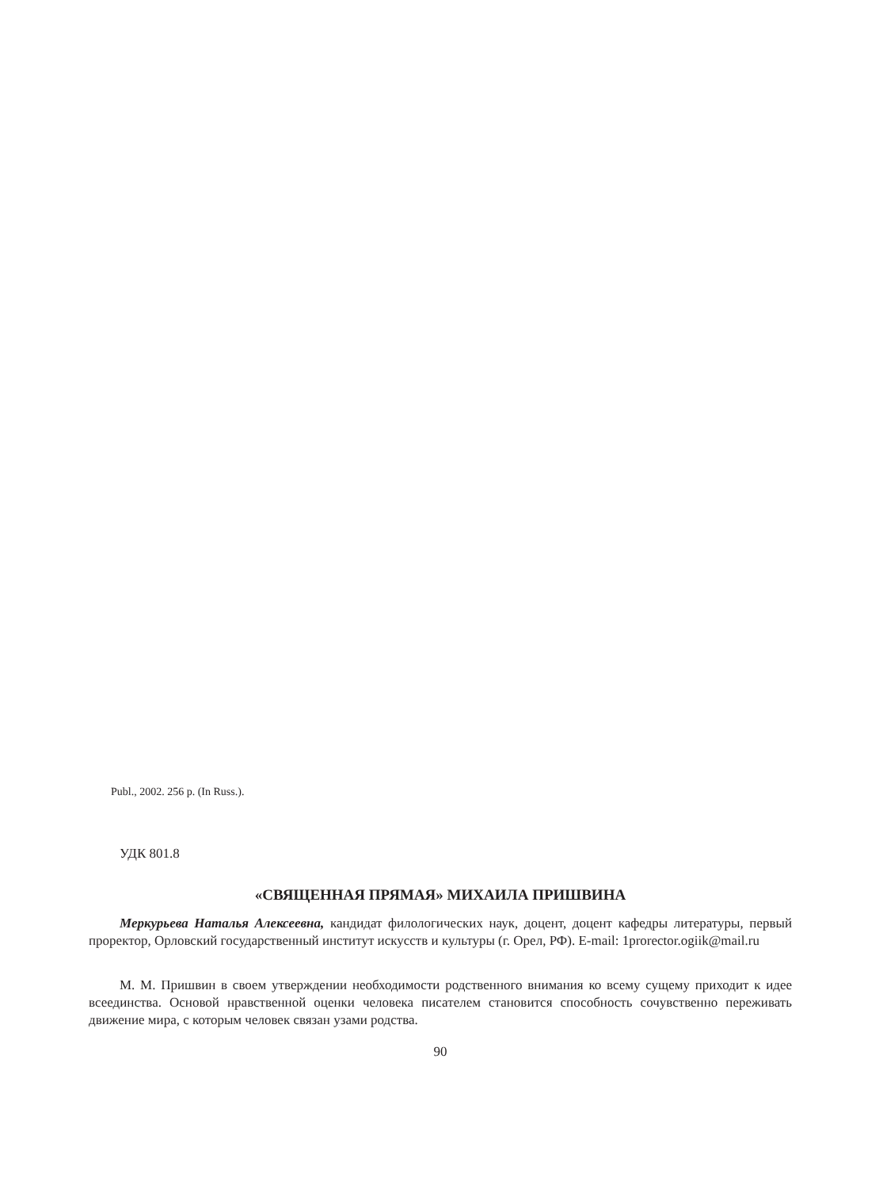Publ., 2002. 256 p. (In Russ.).
УДК 801.8
«СВЯЩЕННАЯ ПРЯМАЯ» МИХАИЛА ПРИШВИНА
Меркурьева Наталья Алексеевна, кандидат филологических наук, доцент, доцент кафедры литературы, первый проректор, Орловский государственный институт искусств и культуры (г. Орел, РФ). E-mail: 1prorector.ogiik@mail.ru
М. М. Пришвин в своем утверждении необходимости родственного внимания ко всему сущему приходит к идее всеединства. Основой нравственной оценки человека писателем становится способность сочувственно переживать движение мира, с которым человек связан узами родства.
90